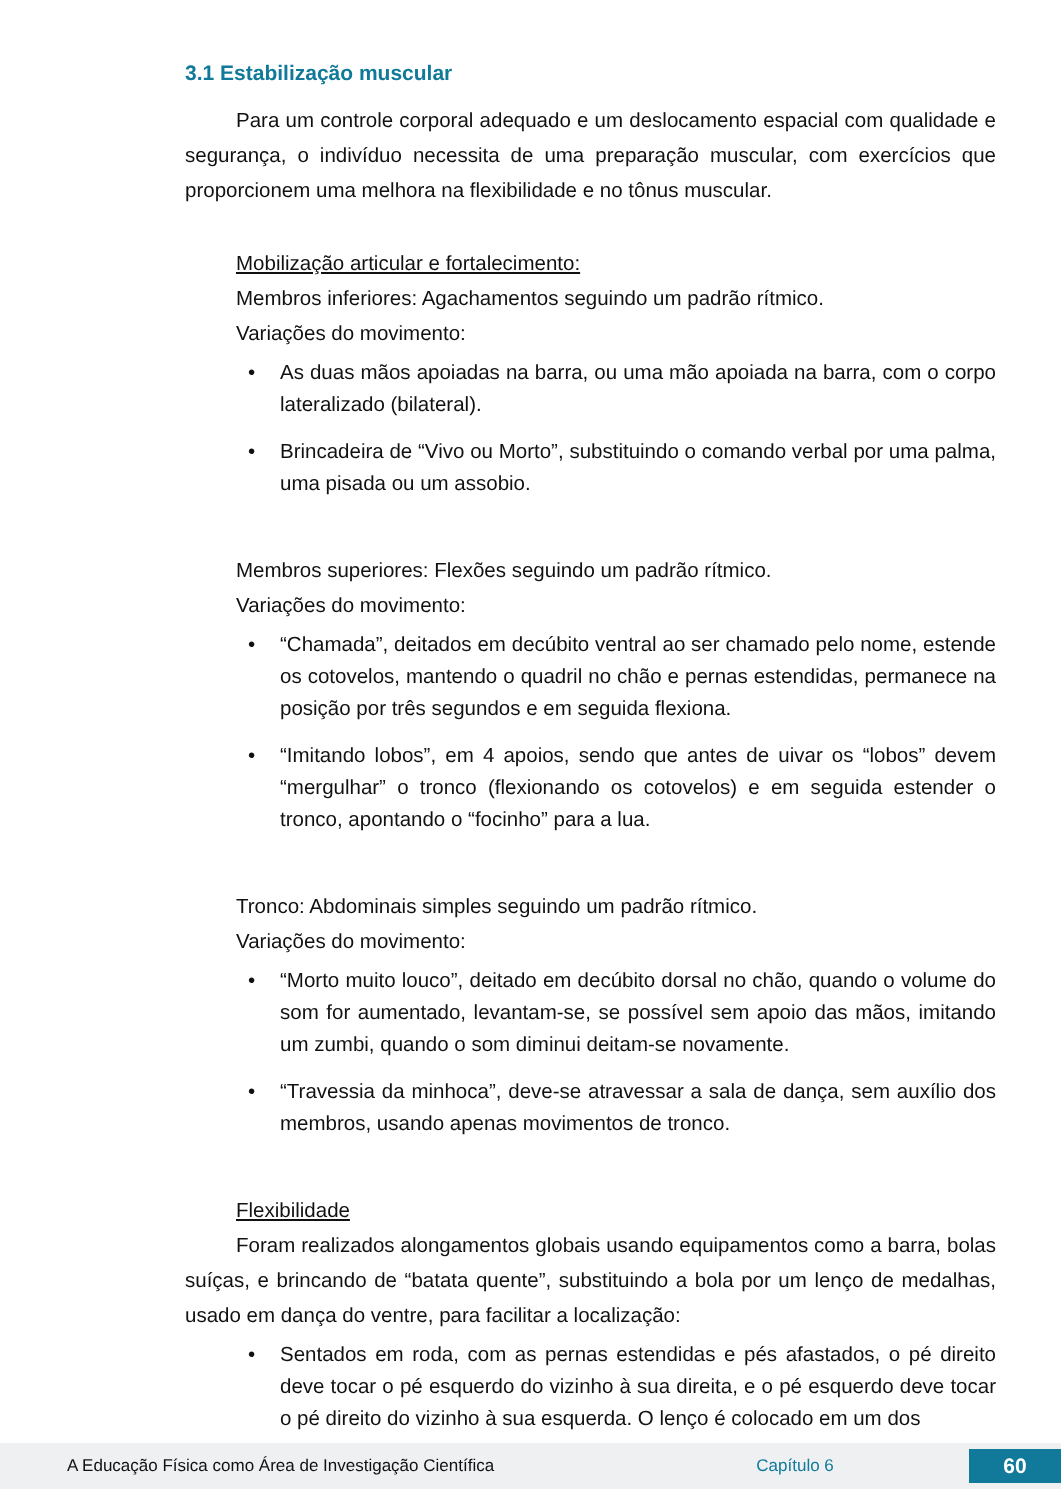3.1 Estabilização muscular
Para um controle corporal adequado e um deslocamento espacial com qualidade e segurança, o indivíduo necessita de uma preparação muscular, com exercícios que proporcionem uma melhora na flexibilidade e no tônus muscular.
Mobilização articular e fortalecimento:
Membros inferiores: Agachamentos seguindo um padrão rítmico.
Variações do movimento:
• As duas mãos apoiadas na barra, ou uma mão apoiada na barra, com o corpo lateralizado (bilateral).
• Brincadeira de “Vivo ou Morto”, substituindo o comando verbal por uma palma, uma pisada ou um assobio.
Membros superiores: Flexões seguindo um padrão rítmico.
Variações do movimento:
• “Chamada”, deitados em decúbito ventral ao ser chamado pelo nome, estende os cotovelos, mantendo o quadril no chão e pernas estendidas, permanece na posição por três segundos e em seguida flexiona.
• “Imitando lobos”, em 4 apoios, sendo que antes de uivar os “lobos” devem “mergulhar” o tronco (flexionando os cotovelos) e em seguida estender o tronco, apontando o “focinho” para a lua.
Tronco: Abdominais simples seguindo um padrão rítmico.
Variações do movimento:
• “Morto muito louco”, deitado em decúbito dorsal no chão, quando o volume do som for aumentado, levantam-se, se possível sem apoio das mãos, imitando um zumbi, quando o som diminui deitam-se novamente.
• “Travessia da minhoca”, deve-se atravessar a sala de dança, sem auxílio dos membros, usando apenas movimentos de tronco.
Flexibilidade
Foram realizados alongamentos globais usando equipamentos como a barra, bolas suíças, e brincando de “batata quente”, substituindo a bola por um lenço de medalhas, usado em dança do ventre, para facilitar a localização:
• Sentados em roda, com as pernas estendidas e pés afastados, o pé direito deve tocar o pé esquerdo do vizinho à sua direita, e o pé esquerdo deve tocar o pé direito do vizinho à sua esquerda. O lenço é colocado em um dos
A Educação Física como Área de Investigação Científica Capítulo 6
60